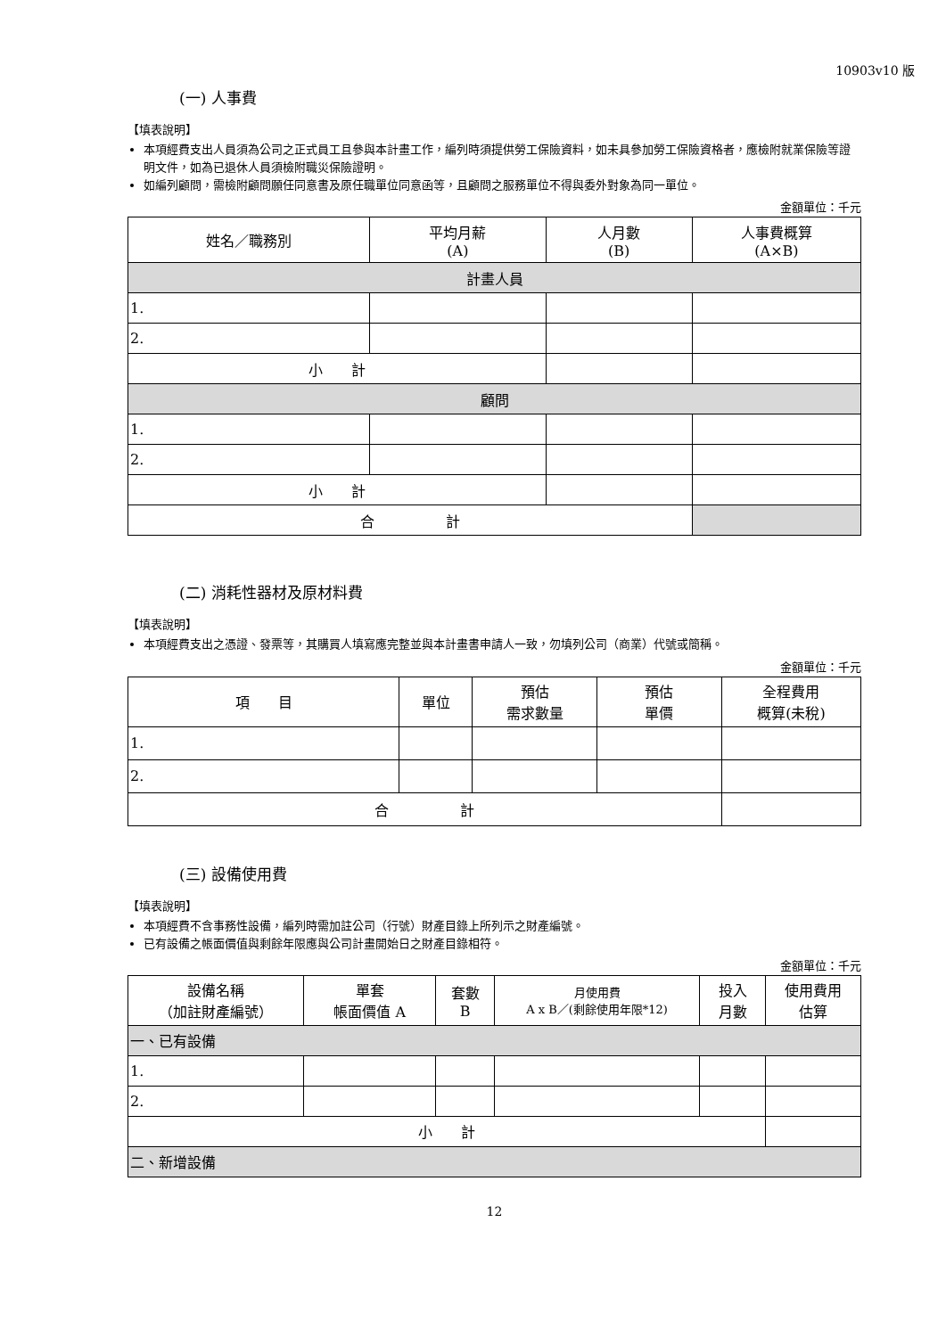10903v10 版
(一) 人事費
【填表說明】
本項經費支出人員須為公司之正式員工且參與本計畫工作，編列時須提供勞工保險資料，如未具參加勞工保險資格者，應檢附就業保險等證明文件，如為已退休人員須檢附職災保險證明。
如編列顧問，需檢附顧問願任同意書及原任職單位同意函等，且顧問之服務單位不得與委外對象為同一單位。
金額單位：千元
| 姓名／職務別 | 平均月薪 (A) | 人月數 (B) | 人事費概算 (A×B) |
| --- | --- | --- | --- |
| 計畫人員 | | | |
| 1. | | | |
| 2. | | | |
| 小 計 | | | |
| 顧問 | | | |
| 1. | | | |
| 2. | | | |
| 小 計 | | | |
| 合 計 | | | |
(二) 消耗性器材及原材料費
【填表說明】
本項經費支出之憑證、發票等，其購買人填寫應完整並與本計畫書申請人一致，勿填列公司（商業）代號或簡稱。
金額單位：千元
| 項 目 | 單位 | 預估 需求數量 | 預估 單價 | 全程費用 概算(未稅) |
| --- | --- | --- | --- | --- |
| 1. | | | | |
| 2. | | | | |
| 合 計 | | | | |
(三) 設備使用費
【填表說明】
本項經費不含事務性設備，編列時需加註公司（行號）財產目錄上所列示之財產編號。
已有設備之帳面價值與剩餘年限應與公司計畫開始日之財產目錄相符。
金額單位：千元
| 設備名稱 （加註財產編號） | 單套 帳面價值 A | 套數 B | 月使用費 A x B／(剩餘使用年限*12) | 投入 月數 | 使用費用 估算 |
| --- | --- | --- | --- | --- | --- |
| 一、已有設備 | | | | | |
| 1. | | | | | |
| 2. | | | | | |
| 小 計 | | | | | |
| 二、新增設備 | | | | | |
12